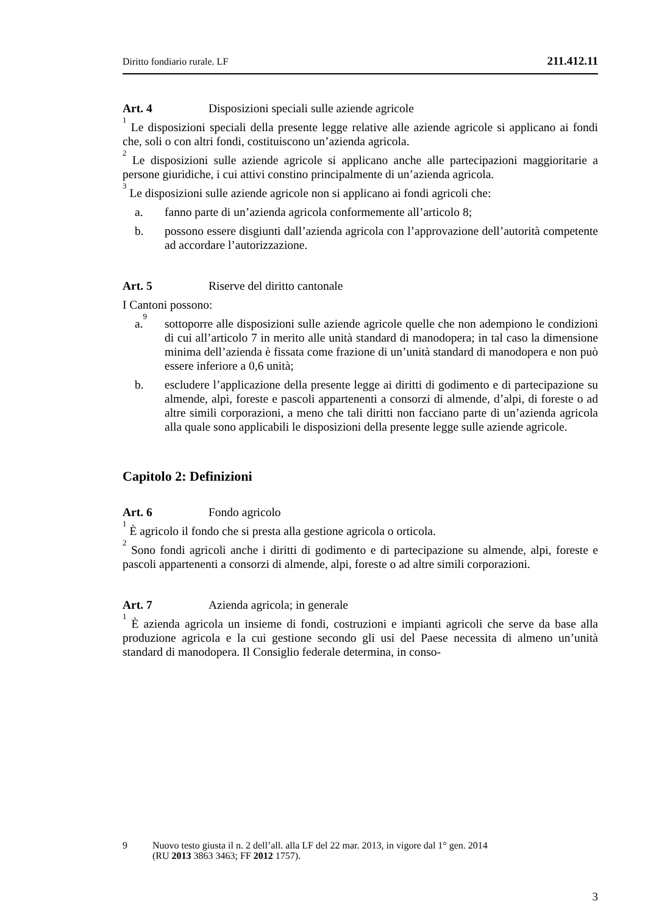Diritto fondiario rurale. LF 211.412.11
Art. 4 Disposizioni speciali sulle aziende agricole
<sup>1</sup> Le disposizioni speciali della presente legge relative alle aziende agricole si applicano ai fondi che, soli o con altri fondi, costituiscono un’azienda agricola.
<sup>2</sup> Le disposizioni sulle aziende agricole si applicano anche alle partecipazioni maggioritarie a persone giuridiche, i cui attivi constino principalmente di un’azienda agricola.
<sup>3</sup> Le disposizioni sulle aziende agricole non si applicano ai fondi agricoli che:
a. fanno parte di un’azienda agricola conformemente all’articolo 8;
b. possono essere disgiunti dall’azienda agricola con l’approvazione dell’autorità competente ad accordare l’autorizzazione.
Art. 5 Riserve del diritto cantonale
I Cantoni possono:
a.<sup>9</sup> sottoporre alle disposizioni sulle aziende agricole quelle che non adempiono le condizioni di cui all’articolo 7 in merito alle unità standard di manodopera; in tal caso la dimensione minima dell’azienda è fissata come frazione di un’unità standard di manodopera e non può essere inferiore a 0,6 unità;
b. escludere l’applicazione della presente legge ai diritti di godimento e di partecipazione su almende, alpi, foreste e pascoli appartenenti a consorzi di almende, d’alpi, di foreste o ad altre simili corporazioni, a meno che tali diritti non facciano parte di un’azienda agricola alla quale sono applicabili le disposizioni della presente legge sulle aziende agricole.
Capitolo 2: Definizioni
Art. 6 Fondo agricolo
<sup>1</sup> È agricolo il fondo che si presta alla gestione agricola o orticola.
<sup>2</sup> Sono fondi agricoli anche i diritti di godimento e di partecipazione su almende, alpi, foreste e pascoli appartenenti a consorzi di almende, alpi, foreste o ad altre simili corporazioni.
Art. 7 Azienda agricola; in generale
<sup>1</sup> È azienda agricola un insieme di fondi, costruzioni e impianti agricoli che serve da base alla produzione agricola e la cui gestione secondo gli usi del Paese necessita di almeno un’unità standard di manodopera. Il Consiglio federale determina, in conso-
9 Nuovo testo giusta il n. 2 dell’all. alla LF del 22 mar. 2013, in vigore dal 1° gen. 2014
(RU 2013 3863 3463; FF 2012 1757).
3